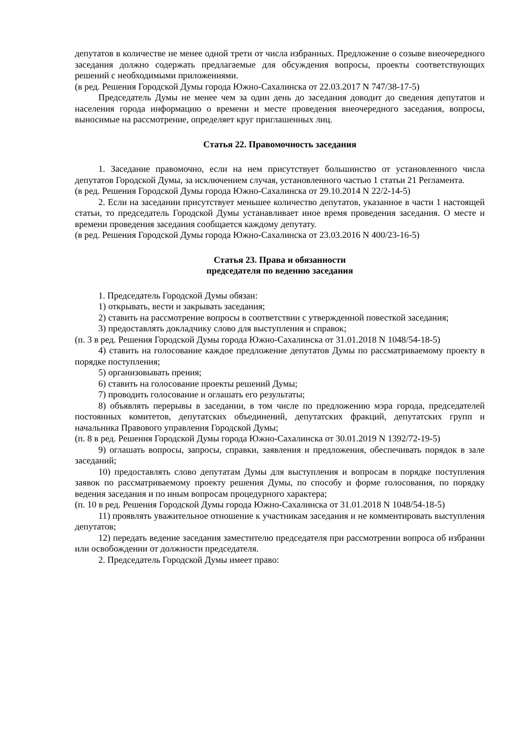депутатов в количестве не менее одной трети от числа избранных. Предложение о созыве внеочередного заседания должно содержать предлагаемые для обсуждения вопросы, проекты соответствующих решений с необходимыми приложениями.
(в ред. Решения Городской Думы города Южно-Сахалинска от 22.03.2017 N 747/38-17-5)
Председатель Думы не менее чем за один день до заседания доводит до сведения депутатов и населения города информацию о времени и месте проведения внеочередного заседания, вопросы, выносимые на рассмотрение, определяет круг приглашенных лиц.
Статья 22. Правомочность заседания
1. Заседание правомочно, если на нем присутствует большинство от установленного числа депутатов Городской Думы, за исключением случая, установленного частью 1 статьи 21 Регламента.
(в ред. Решения Городской Думы города Южно-Сахалинска от 29.10.2014 N 22/2-14-5)
2. Если на заседании присутствует меньшее количество депутатов, указанное в части 1 настоящей статьи, то председатель Городской Думы устанавливает иное время проведения заседания. О месте и времени проведения заседания сообщается каждому депутату.
(в ред. Решения Городской Думы города Южно-Сахалинска от 23.03.2016 N 400/23-16-5)
Статья 23. Права и обязанности
председателя по ведению заседания
1. Председатель Городской Думы обязан:
1) открывать, вести и закрывать заседания;
2) ставить на рассмотрение вопросы в соответствии с утвержденной повесткой заседания;
3) предоставлять докладчику слово для выступления и справок;
(п. 3 в ред. Решения Городской Думы города Южно-Сахалинска от 31.01.2018 N 1048/54-18-5)
4) ставить на голосование каждое предложение депутатов Думы по рассматриваемому проекту в порядке поступления;
5) организовывать прения;
6) ставить на голосование проекты решений Думы;
7) проводить голосование и оглашать его результаты;
8) объявлять перерывы в заседании, в том числе по предложению мэра города, председателей постоянных комитетов, депутатских объединений, депутатских фракций, депутатских групп и начальника Правового управления Городской Думы;
(п. 8 в ред. Решения Городской Думы города Южно-Сахалинска от 30.01.2019 N 1392/72-19-5)
9) оглашать вопросы, запросы, справки, заявления и предложения, обеспечивать порядок в зале заседаний;
10) предоставлять слово депутатам Думы для выступления и вопросам в порядке поступления заявок по рассматриваемому проекту решения Думы, по способу и форме голосования, по порядку ведения заседания и по иным вопросам процедурного характера;
(п. 10 в ред. Решения Городской Думы города Южно-Сахалинска от 31.01.2018 N 1048/54-18-5)
11) проявлять уважительное отношение к участникам заседания и не комментировать выступления депутатов;
12) передать ведение заседания заместителю председателя при рассмотрении вопроса об избрании или освобождении от должности председателя.
2. Председатель Городской Думы имеет право: